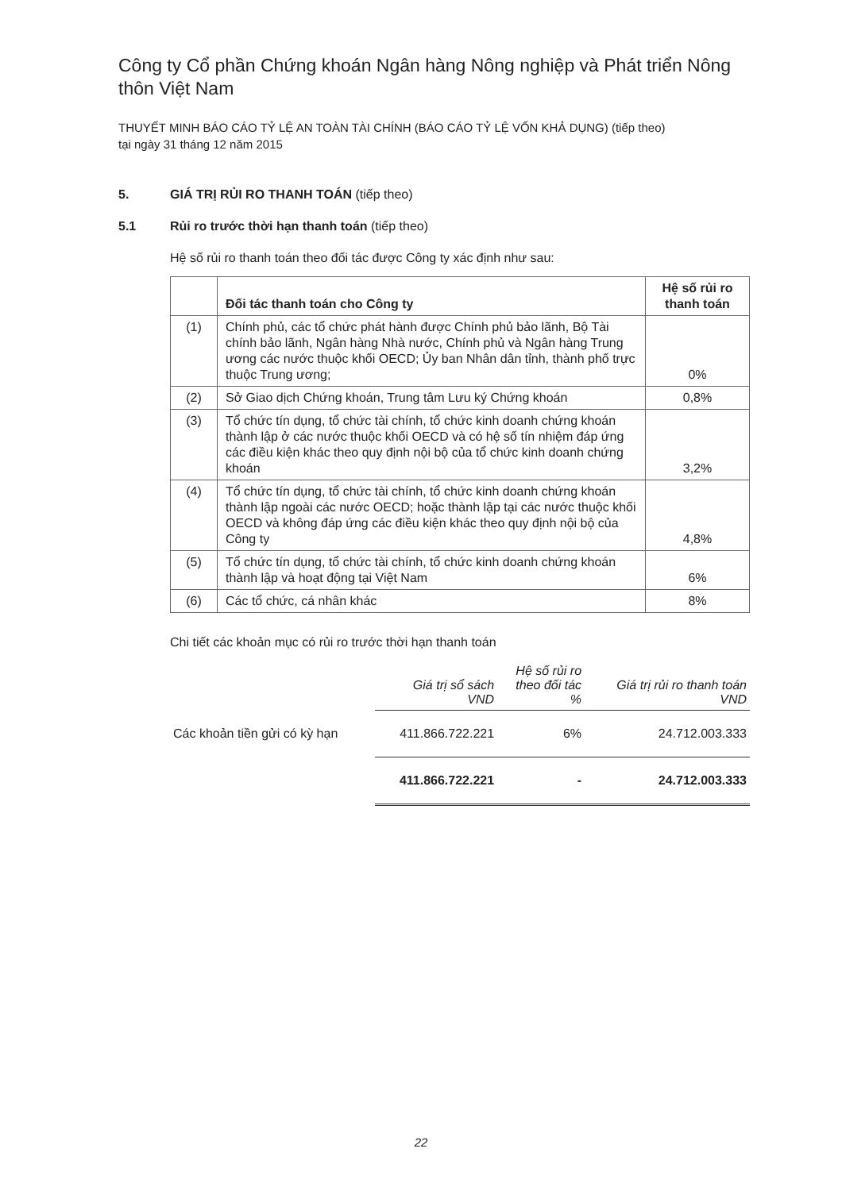Công ty Cổ phần Chứng khoán Ngân hàng Nông nghiệp và Phát triển Nông thôn Việt Nam
THUYẾT MINH BÁO CÁO TỶ LỆ AN TOÀN TÀI CHÍNH (BÁO CÁO TỶ LỆ VỐN KHẢ DỤNG) (tiếp theo)
tại ngày 31 tháng 12 năm 2015
5. GIÁ TRỊ RỦI RO THANH TOÁN (tiếp theo)
5.1 Rủi ro trước thời hạn thanh toán (tiếp theo)
Hệ số rủi ro thanh toán theo đối tác được Công ty xác định như sau:
| | Đối tác thanh toán cho Công ty | Hệ số rủi ro thanh toán |
| --- | --- | --- |
| (1) | Chính phủ, các tổ chức phát hành được Chính phủ bảo lãnh, Bộ Tài chính bảo lãnh, Ngân hàng Nhà nước, Chính phủ và Ngân hàng Trung ương các nước thuộc khối OECD; Ủy ban Nhân dân tỉnh, thành phố trực thuộc Trung ương; | 0% |
| (2) | Sở Giao dịch Chứng khoán, Trung tâm Lưu ký Chứng khoán | 0,8% |
| (3) | Tổ chức tín dụng, tổ chức tài chính, tổ chức kinh doanh chứng khoán thành lập ở các nước thuộc khối OECD và có hệ số tín nhiệm đáp ứng các điều kiện khác theo quy định nội bộ của tổ chức kinh doanh chứng khoán | 3,2% |
| (4) | Tổ chức tín dụng, tổ chức tài chính, tổ chức kinh doanh chứng khoán thành lập ngoài các nước OECD; hoặc thành lập tại các nước thuộc khối OECD và không đáp ứng các điều kiện khác theo quy định nội bộ của Công ty | 4,8% |
| (5) | Tổ chức tín dụng, tổ chức tài chính, tổ chức kinh doanh chứng khoán thành lập và hoạt động tại Việt Nam | 6% |
| (6) | Các tổ chức, cá nhân khác | 8% |
Chi tiết các khoản mục có rủi ro trước thời hạn thanh toán
| | Giá trị sổ sách VND | Hệ số rủi ro theo đối tác % | Giá trị rủi ro thanh toán VND |
| --- | --- | --- | --- |
| Các khoản tiền gửi có kỳ hạn | 411.866.722.221 | 6% | 24.712.003.333 |
| | 411.866.722.221 | - | 24.712.003.333 |
22